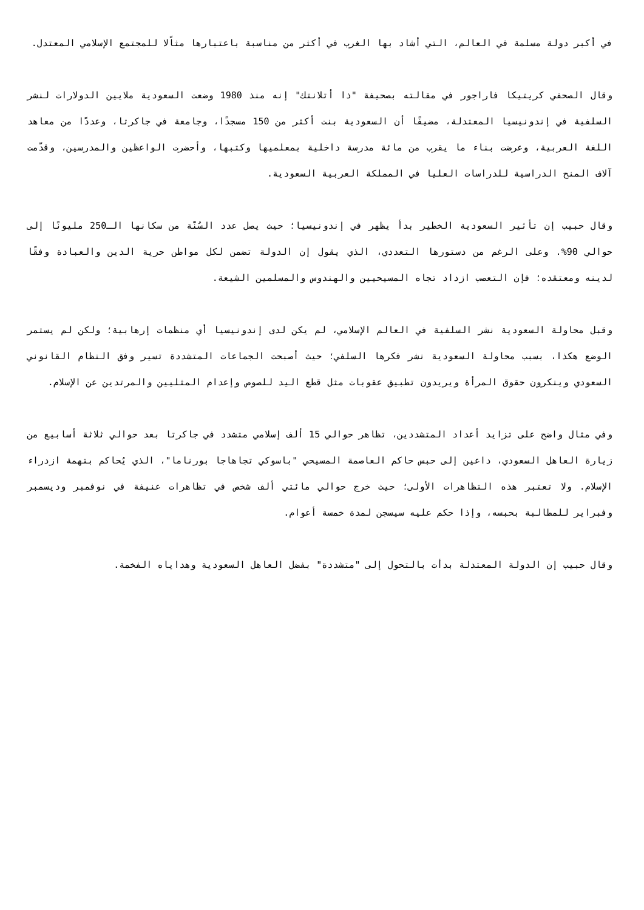في أكبر دولة مسلمة في العالم، التي أشاد بها الغرب في أكثر من مناسبة باعتبارها مثاًلا للمجتمع الإسلامي المعتدل.
وقال الصحفي كريتيكا فاراجور في مقالته بصحيفة "ذا أتلانتك" إنه منذ 1980 وضعت السعودية ملايين الدولارات لنشر السلفية في إندونيسيا المعتدلة، مضيفًا أن السعودية بنت أكثر من 150 مسجدًا، وجامعة في جاكرتا، وعددًا من معاهد اللغة العربية، وعرضت بناء ما يقرب من مائة مدرسة داخلية بمعلميها وكتبها، وأحضرت الواعظين والمدرسين، وقدّمت آلاف المنح الدراسية للدراسات العليا في المملكة العربية السعودية.
وقال حبيب إن تأثير السعودية الخطير بدأ يظهر في إندونيسيا؛ حيث يصل عدد السُنّة من سكانها الـ250 مليونًا إلى حوالي 90%. وعلى الرغم من دستورها التعددي، الذي يقول إن الدولة تضمن لكل مواطن حرية الدين والعبادة وفقًا لدينه ومعتقده؛ فإن التعصب ازداد تجاه المسيحيين والهندوس والمسلمين الشيعة.
وقبل محاولة السعودية نشر السلفية في العالم الإسلامي، لم يكن لدى إندونيسيا أي منظمات إرهابية؛ ولكن لم يستمر الوضع هكذا، بسبب محاولة السعودية نشر فكرها السلفي؛ حيث أصبحت الجماعات المتشددة تسير وفق النظام القانوني السعودي وينكرون حقوق المرأة ويريدون تطبيق عقوبات مثل قطع اليد للصوص وإعدام المثليين والمرتدين عن الإسلام.
وفي مثال واضح على تزايد أعداد المتشددين، تظاهر حوالي 15 ألف إسلامي متشدد في جاكرتا بعد حوالي ثلاثة أسابيع من زيارة العاهل السعودي، داعين إلى حبس حاكم العاصمة المسيحي "باسوكي تجاهاجا بورناما"، الذي يُحاكم بتهمة ازدراء الإسلام. ولا تعتبر هذه التظاهرات الأولى؛ حيث خرج حوالي مائتي ألف شخص في تظاهرات عنيفة في نوفمبر وديسمبر وفبراير للمطالبة بحبسه، وإذا حكم عليه سيسجن لمدة خمسة أعوام.
وقال حبيب إن الدولة المعتدلة بدأت بالتحول إلى "متشددة" بفضل العاهل السعودية وهداياه الفخمة.